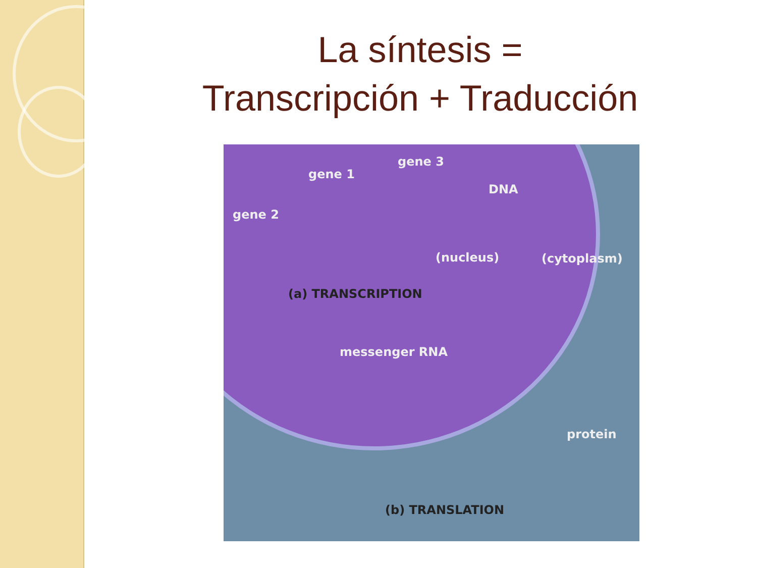La síntesis =
Transcripción + Traducción
gene 3
gene 1
DNA
gene 2
(nucleus) (cytoplasm)
(a) TRANSCRIPTION
messenger RNA
protein
(b) TRANSLATION